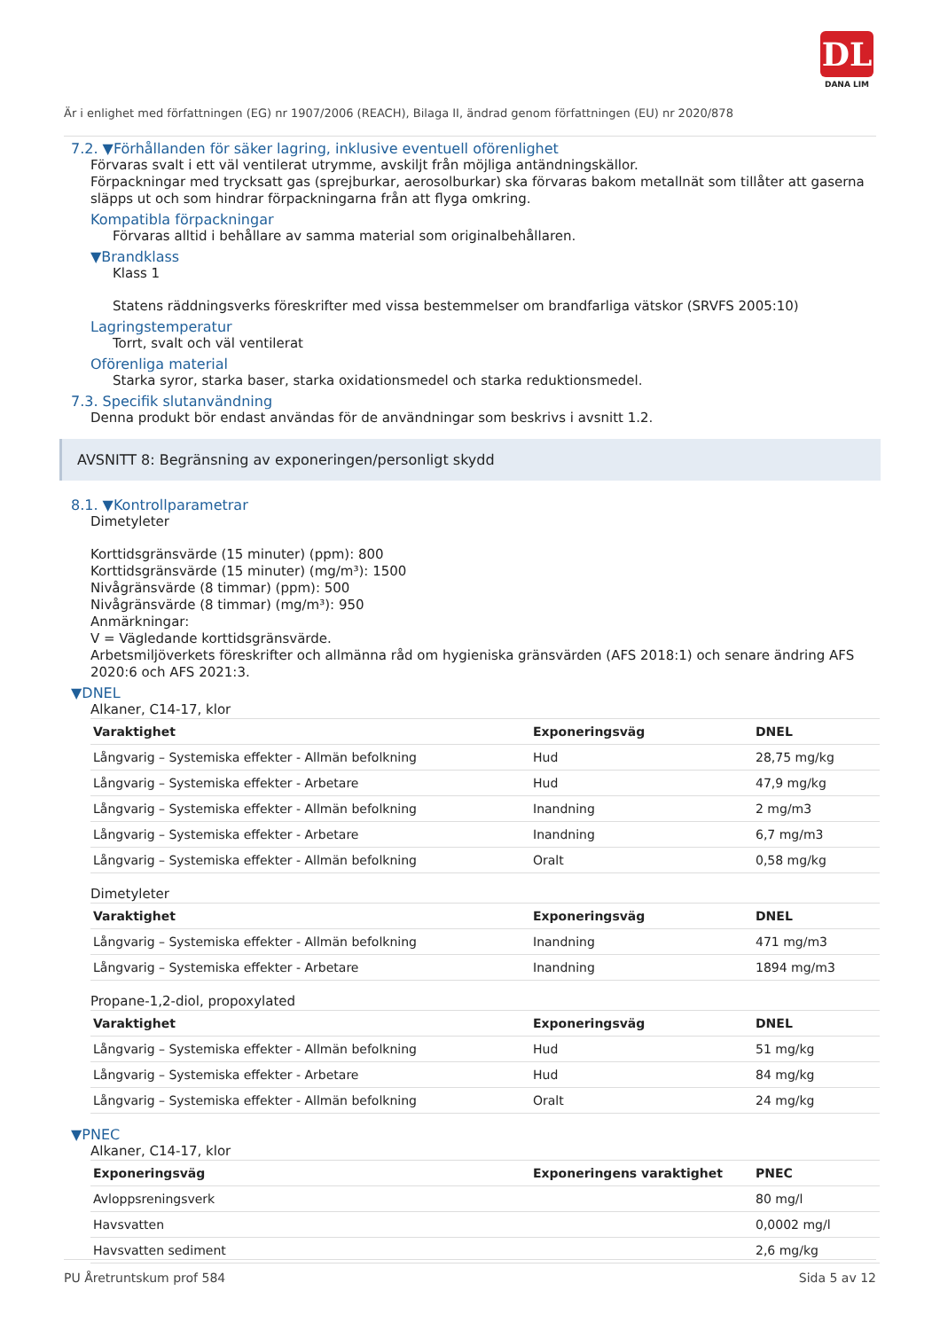DL
DANA LIM
Är i enlighet med författningen (EG) nr 1907/2006 (REACH), Bilaga II, ändrad genom författningen (EU) nr 2020/878
7.2. ▼Förhållanden för säker lagring, inklusive eventuell oförenlighet
Förvaras svalt i ett väl ventilerat utrymme, avskiljt från möjliga antändningskällor.
Förpackningar med trycksatt gas (sprejburkar, aerosolburkar) ska förvaras bakom metallnät som tillåter att gaserna släpps ut och som hindrar förpackningarna från att flyga omkring.
Kompatibla förpackningar
Förvaras alltid i behållare av samma material som originalbehållaren.
▼Brandklass
Klass 1
Statens räddningsverks föreskrifter med vissa bestemmelser om brandfarliga vätskor (SRVFS 2005:10)
Lagringstemperatur
Torrt, svalt och väl ventilerat
Oförenliga material
Starka syror, starka baser, starka oxidationsmedel och starka reduktionsmedel.
7.3. Specifik slutanvändning
Denna produkt bör endast användas för de användningar som beskrivs i avsnitt 1.2.
AVSNITT 8: Begränsning av exponeringen/personligt skydd
8.1. ▼Kontrollparametrar
Dimetyleter
Korttidsgränsvärde (15 minuter) (ppm): 800
Korttidsgränsvärde (15 minuter) (mg/m³): 1500
Nivågränsvärde (8 timmar) (ppm): 500
Nivågränsvärde (8 timmar) (mg/m³): 950
Anmärkningar:
V = Vägledande korttidsgränsvärde.
Arbetsmiljöverkets föreskrifter och allmänna råd om hygieniska gränsvärden (AFS 2018:1) och senare ändring AFS 2020:6 och AFS 2021:3.
▼DNEL
Alkaner, C14-17, klor
| Varaktighet | Exponeringsväg | DNEL |
| --- | --- | --- |
| Långvarig – Systemiska effekter - Allmän befolkning | Hud | 28,75 mg/kg |
| Långvarig – Systemiska effekter - Arbetare | Hud | 47,9 mg/kg |
| Långvarig – Systemiska effekter - Allmän befolkning | Inandning | 2 mg/m3 |
| Långvarig – Systemiska effekter - Arbetare | Inandning | 6,7 mg/m3 |
| Långvarig – Systemiska effekter - Allmän befolkning | Oralt | 0,58 mg/kg |
Dimetyleter
| Varaktighet | Exponeringsväg | DNEL |
| --- | --- | --- |
| Långvarig – Systemiska effekter - Allmän befolkning | Inandning | 471 mg/m3 |
| Långvarig – Systemiska effekter - Arbetare | Inandning | 1894 mg/m3 |
Propane-1,2-diol, propoxylated
| Varaktighet | Exponeringsväg | DNEL |
| --- | --- | --- |
| Långvarig – Systemiska effekter - Allmän befolkning | Hud | 51 mg/kg |
| Långvarig – Systemiska effekter - Arbetare | Hud | 84 mg/kg |
| Långvarig – Systemiska effekter - Allmän befolkning | Oralt | 24 mg/kg |
▼PNEC
Alkaner, C14-17, klor
| Exponeringsväg | Exponeringens varaktighet | PNEC |
| --- | --- | --- |
| Avloppsreningsverk | | 80 mg/l |
| Havsvatten | | 0,0002 mg/l |
| Havsvatten sediment | | 2,6 mg/kg |
PU Åretruntskum prof 584 Sida 5 av 12